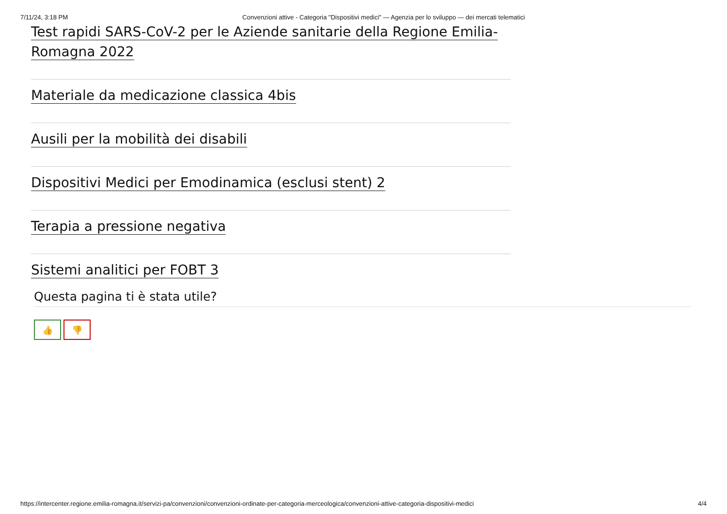7/11/24, 3:18 PM Convenzioni attive - Categoria "Dispositivi medici" — Agenzia per lo sviluppo — dei mercati telematici
Test rapidi SARS-CoV-2 per le Aziende sanitarie della Regione Emilia-Romagna 2022
Materiale da medicazione classica 4bis
Ausili per la mobilità dei disabili
Dispositivi Medici per Emodinamica (esclusi stent) 2
Terapia a pressione negativa
Sistemi analitici per FOBT 3
Questa pagina ti è stata utile?
👍 👎
https://intercenter.regione.emilia-romagna.it/servizi-pa/convenzioni/convenzioni-ordinate-per-categoria-merceologica/convenzioni-attive-categoria-dispositivi-medici 4/4